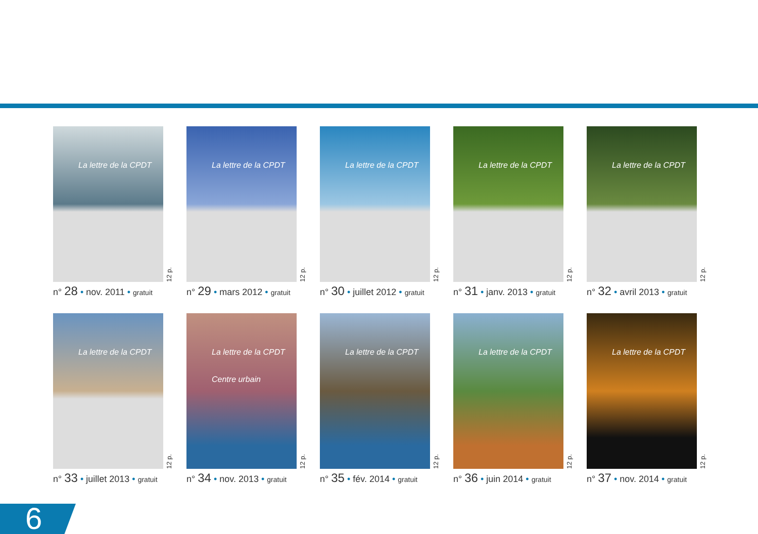La lettre de la CPDT
12 p.
n° 28 • nov. 2011 • gratuit
La lettre de la CPDT
12 p.
n° 29 • mars 2012 • gratuit
La lettre de la CPDT
12 p.
n° 30 • juillet 2012 • gratuit
La lettre de la CPDT
12 p.
n° 31 • janv. 2013 • gratuit
La lettre de la CPDT
12 p.
n° 32 • avril 2013 • gratuit
La lettre de la CPDT
12 p.
n° 33 • juillet 2013 • gratuit
La lettre de la CPDT
Centre urbain
12 p.
n° 34 • nov. 2013 • gratuit
La lettre de la CPDT
12 p.
n° 35 • fév. 2014 • gratuit
La lettre de la CPDT
12 p.
n° 36 • juin 2014 • gratuit
La lettre de la CPDT
12 p.
n° 37 • nov. 2014 • gratuit
6